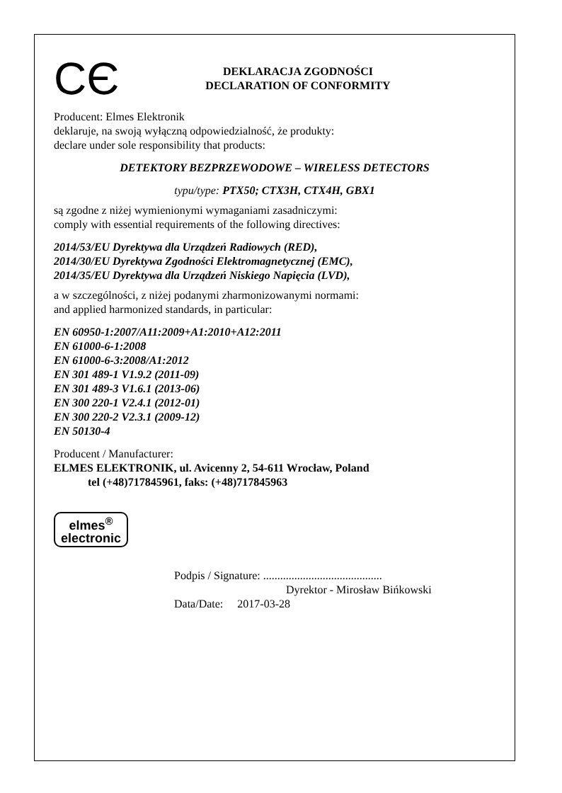CЄ
DEKLARACJA ZGODNOŚCI
DECLARATION OF CONFORMITY
Producent: Elmes Elektronik
deklaruje, na swoją wyłączną odpowiedzialność, że produkty:
declare under sole responsibility that products:
DETEKTORY BEZPRZEWODOWE – WIRELESS DETECTORS
typu/type: PTX50; CTX3H, CTX4H, GBX1
są zgodne z niżej wymienionymi wymaganiami zasadniczymi:
comply with essential requirements of the following directives:
2014/53/EU Dyrektywa dla Urządzeń Radiowych (RED),
2014/30/EU Dyrektywa Zgodności Elektromagnetycznej (EMC),
2014/35/EU Dyrektywa dla Urządzeń Niskiego Napięcia (LVD),
a w szczególności, z niżej podanymi zharmonizowanymi normami:
and applied harmonized standards, in particular:
EN 60950-1:2007/A11:2009+A1:2010+A12:2011
EN 61000-6-1:2008
EN 61000-6-3:2008/A1:2012
EN 301 489-1 V1.9.2 (2011-09)
EN 301 489-3 V1.6.1 (2013-06)
EN 300 220-1 V2.4.1 (2012-01)
EN 300 220-2 V2.3.1 (2009-12)
EN 50130-4
Producent / Manufacturer:
ELMES ELEKTRONIK, ul. Avicenny 2, 54-611 Wrocław, Poland
tel (+48)717845961, faks: (+48)717845963
elmes<sup>®</sup>
electronic
Podpis / Signature: ..........................................
Dyrektor - Mirosław Bińkowski
Data/Date: 2017-03-28